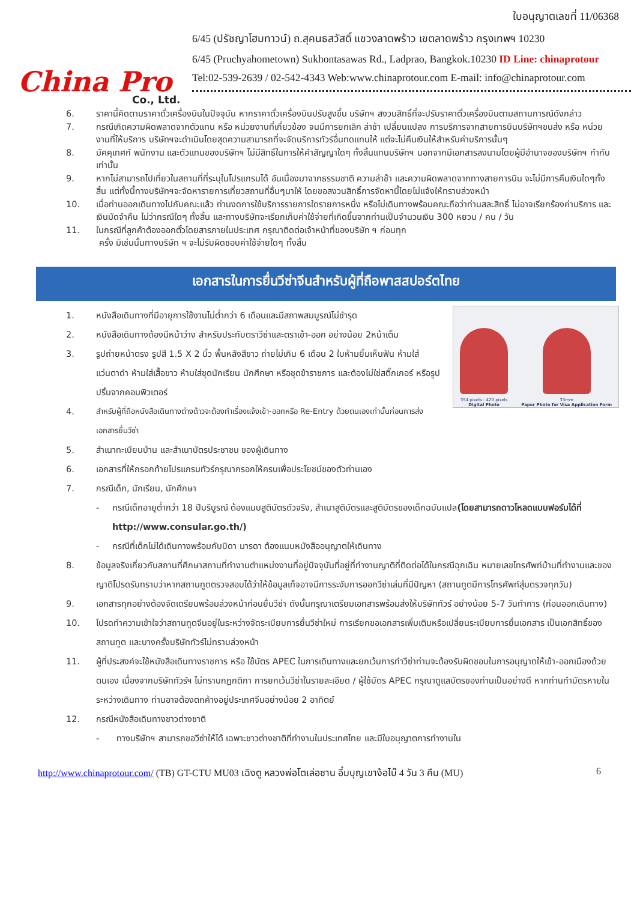China Pro
Co., Ltd.
ใบอนุญาตเลขที่ 11/06368
6/45 (ปรัชญาโฮมทาวน์) ถ.สุคนธสวัสดิ์ แขวงลาดพร้าว เขตลาดพร้าว กรุงเทพฯ 10230
6/45 (Pruchyahometown) Sukhontasawas Rd., Ladprao, Bangkok.10230 ID Line: chinaprotour
Tel:02-539-2639 / 02-542-4343 Web:www.chinaprotour.com E-mail: info@chinaprotour.com
6. ราคานี้คิดตามราคาตั๋วเครื่องบินในปัจจุบัน หากราคาตั๋วเครื่องบินปรับสูงขึ้น บริษัทฯ สงวนสิทธิ์ที่จะปรับราคาตั๋วเครื่องบินตามสถานการณ์ดังกล่าว
7. กรณีเกิดความผิดพลาดจากตัวแทน หรือ หน่วยงานที่เกี่ยวข้อง จนมีการยกเลิก ล่าช้า เปลี่ยนแปลง การบริการจากสายการบินบริษัทฯขนส่ง หรือ หน่วยงานที่ให้บริการ บริษัทฯจะดำเนินโดยสุดความสามารถที่จะจัดบริการทัวร์อื่นทดแทนให้ แต่จะไม่คืนเงินให้สำหรับค่าบริการนั้นๆ
8. มัคคุเทศก์ พนักงาน และตัวแทนของบริษัทฯ ไม่มีสิทธิ์ในการให้คำสัญญาใดๆ ทั้งสิ้นแทนบริษัทฯ นอกจากมีเอกสารลงนามโดยผู้มีอำนาจของบริษัทฯ กำกับเท่านั้น
9. หากไม่สามารถไปเที่ยวในสถานที่ที่ระบุในโปรแกรมได้ อันเนื่องมาจากธรรมชาติ ความล่าช้า และความผิดพลาดจากทางสายการบิน จะไม่มีการคืนเงินใดๆทั้งสิ้น แต่ทั้งนี้ทางบริษัทฯจะจัดหารายการเที่ยวสถานที่อื่นๆมาให้ โดยขอสงวนสิทธิ์การจัดหานี้โดยไม่แจ้งให้ทราบล่วงหน้า
10. เมื่อท่านออกเดินทางไปกับคณะแล้ว ท่านงดการใช้บริการรายการใดรายการหนึ่ง หรือไม่เดินทางพร้อมคณะถือว่าท่านสละสิทธิ์ ไม่อาจเรียกร้องค่าบริการ และเงินมัดจำคืน ไม่ว่ากรณีใดๆ ทั้งสิ้น และทางบริษัทจะเรียกเก็บค่าใช้จ่ายที่เกิดขึ้นจากท่านเป็นจำนวนเงิน 300 หยวน / คน / วัน
11. ในกรณีที่ลูกค้าต้องออกตั๋วโดยสารภายในประเทศ กรุณาติดต่อเจ้าหน้าที่ของบริษัท ฯ ก่อนทุก
ครั้ง มิเช่นนั้นทางบริษัท ฯ จะไม่รับผิดชอบค่าใช้จ่ายใดๆ ทั้งสิ้น
เอกสารในการยื่นวีซ่าจีนสำหรับผู้ที่ถือพาสสปอร์ตไทย
354 pixels - 420 pixels
Digital Photo
33mm
Paper Photo for Visa Application Form
1. หนังสือเดินทางที่มีอายุการใช้งานไม่ต่ำกว่า 6 เดือนและมีสภาพสมบูรณ์ไม่ชำรุด
2. หนังสือเดินทางต้องมีหน้าว่าง สำหรับประทับตราวีซ่าและตราเข้า-ออก อย่างน้อย 2หน้าเต็ม
3. รูปถ่ายหน้าตรง รูปสี 1.5 X 2 นิ้ว พื้นหลังสีขาว ถ่ายไม่เกิน 6 เดือน 2 ใบห้ามยิ้มเห็นฟัน ห้ามใส่แว่นตาดำ ห้ามใส่เสื้อขาว ห้ามใส่ชุดนักเรียน นักศึกษา หรือชุดข้าราชการ และต้องไม่ใช่สติ๊กเกอร์ หรือรูปปริ้นจากคอมพิวเตอร์
4. สำหรับผู้ที่ถือหนังสือเดินทางต่างด้าวจะต้องทำเรื่องแจ้งเข้า-ออกหรือ Re-Entry ด้วยตนเองเท่านั้นก่อนการส่งเอกสารยื่นวีซ่า
5. สำเนาทะเบียนบ้าน และสำเนาบัตรประชาชน ของผู้เดินทาง
6. เอกสารที่ให้กรอกท้ายโปรแกรมทัวร์กรุณากรอกให้ครบเพื่อประโยชน์ของตัวท่านเอง
7. กรณีเด็ก, นักเรียน, นักศึกษา
- กรณีเด็กอายุต่ำกว่า 18 ปีบริบูรณ์ ต้องแนบสูติบัตรตัวจริง, สำเนาสูติบัตรและสูติบัตรของเด็กฉบับแปล(โดยสามารถดาวโหลดแบบฟอร์มได้ที่ http://www.consular.go.th/)
- กรณีที่เด็กไม่ได้เดินทางพร้อมกับบิดา มารดา ต้องแนบหนังสืออนุญาตให้เดินทาง
8. ข้อมูลจริงเกี่ยวกับสถานที่ศึกษาสถานที่ทำงานตำแหน่งงานที่อยู่ปัจจุบันที่อยู่ที่ทำงานญาติที่ติดต่อได้ในกรณีฉุกเฉิน หมายเลขโทรศัพท์บ้านที่ทำงานและของญาติโปรดรับทราบว่าหากสถานทูตตรวจสอบได้ว่าให้ข้อมูลเท็จอาจมีการระงับการออกวีซ่าเล่มที่มีปัญหา (สถานทูตมีการโทรศัพท์สุ่มตรวจทุกวัน)
9. เอกสารทุกอย่างต้องจัดเตรียมพร้อมล่วงหน้าก่อนยื่นวีซ่า ดังนั้นกรุณาเตรียมเอกสารพร้อมส่งให้บริษัททัวร์ อย่างน้อย 5-7 วันทำการ (ก่อนออกเดินทาง)
10. โปรดทำความเข้าใจว่าสถานทูตจีนอยู่ในระหว่างจัดระเบียบการยื่นวีซ่าใหม่ การเรียกขอเอกสารเพิ่มเติมหรือเปลี่ยนระเบียบการยื่นเอกสาร เป็นเอกสิทธิ์ของสถานทูต และบางครั้งบริษัททัวร์ไม่ทราบล่วงหน้า
11. ผู้ที่ประสงค์จะใช้หนังสือเดินทางราชการ หรือ ใช้บัตร APEC ในการเดินทางและยกเว้นการทำวีซ่าท่านจะต้องรับผิดชอบในการอนุญาตให้เข้า-ออกเมืองด้วยตนเอง เนื่องจากบริษัททัวร์ฯ ไม่ทราบกฎกติกา การยกเว้นวีซ่าในรายละเอียด / ผู้ใช้บัตร APEC กรุณาดูแลบัตรของท่านเป็นอย่างดี หากท่านทำบัตรหายในระหว่างเดินทาง ท่านอาจต้องตกค้างอยู่ประเทศจีนอย่างน้อย 2 อาทิตย์
12. กรณีหนังสือเดินทางชาวต่างชาติ
- ทางบริษัทฯ สามารถขอวีซ่าให้ได้ เฉพาะชาวต่างชาติที่ทำงานในประเทศไทย และมีใบอนุญาตการทำงานใน
http://www.chinaprotour.com/ (TB) GT-CTU MU03 เฉิงตู หลวงพ่อโตเล่อซาน อี๋มบุญเขาง้อไบ๊ 4 วัน 3 คืน (MU) 6